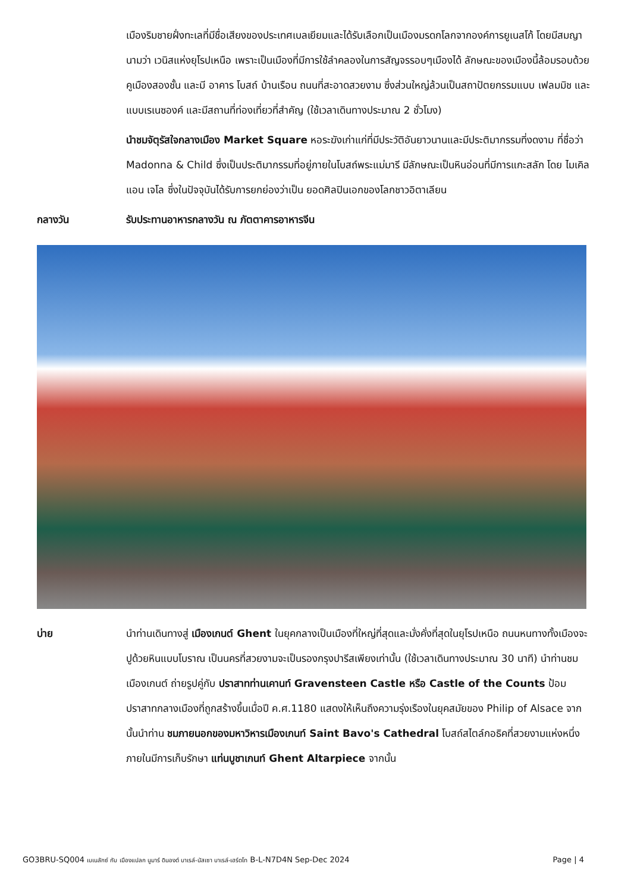เมืองริมชายฝั่งทะเลที่มีชื่อเสียงของประเทศเบลเยียมและได้รับเลือกเป็นเมืองมรดกโลกจากองค์การยูเนสโก้ โดยมีสมญานามว่า เวนิสแห่งยุโรปเหนือ เพราะเป็นเมืองที่มีการใช้ลำคลองในการสัญจรรอบๆเมืองได้ ลักษณะของเมืองนี้ล้อมรอบด้วยคูเมืองสองชั้น และมี อาคาร โบสถ์ บ้านเรือน ถนนที่สะอาดสวยงาม ซึ่งส่วนใหญ่ล้วนเป็นสถาปัตยกรรมแบบ เฟลมมิช และแบบเรเนซองค์ และมีสถานที่ท่องเที่ยวที่สำคัญ (ใช้เวลาเดินทางประมาณ 2 ชั่วโมง)
นำชมจัตุรัสใจกลางเมือง Market Square หอระฆังเก่าแก่ที่มีประวัติอันยาวนานและมีประติมากรรมที่งดงาม ที่ชื่อว่า Madonna & Child ซึ่งเป็นประติมากรรมที่อยู่ภายในโบสถ์พระแม่มารี มีลักษณะเป็นหินอ่อนที่มีการแกะสลัก โดย ไมเคิลแอน เจโล ซึ่งในปัจจุบันได้รับการยกย่องว่าเป็น ยอดศิลปินเอกของโลกชาวอิตาเลียน
กลางวัน รับประทานอาหารกลางวัน ณ ภัตตาคารอาหารจีน
บ่าย นำท่านเดินทางสู่ เมืองเกนต์ Ghent ในยุคกลางเป็นเมืองที่ใหญ่ที่สุดและมั่งคั่งที่สุดในยุโรปเหนือ ถนนหนทางทั้งเมืองจะปูด้วยหินแบบโบราณ เป็นนครที่สวยงามจะเป็นรองกรุงปารีสเพียงเท่านั้น (ใช้เวลาเดินทางประมาณ 30 นาที) นำท่านชมเมืองเกนต์ ถ่ายรูปคู่กับ ปราสาทท่านเคานท์ Gravensteen Castle หรือ Castle of the Counts ป้อมปราสาทกลางเมืองที่ถูกสร้างขึ้นเมื่อปี ค.ศ.1180 แสดงให้เห็นถึงความรุ่งเรืองในยุคสมัยของ Philip of Alsace จากนั้นนำท่าน ชมภายนอกของมหาวิหารเมืองเกนท์ Saint Bavo's Cathedral โบสถ์สไตล์กอธิคที่สวยงามแห่งหนึ่ง ภายในมีการเก็บรักษา แท่นบูชาเกนท์ Ghent Altarpiece จากนั้น
GO3BRU-SQ004 เบเนลักซ์ กับ เมืองแปลก นูมาร์ ดินองต์ บาเรล์-นัสเซา บาเรล์-เฮร์ตโท B-L-N7D4N Sep-Dec 2024 Page | 4